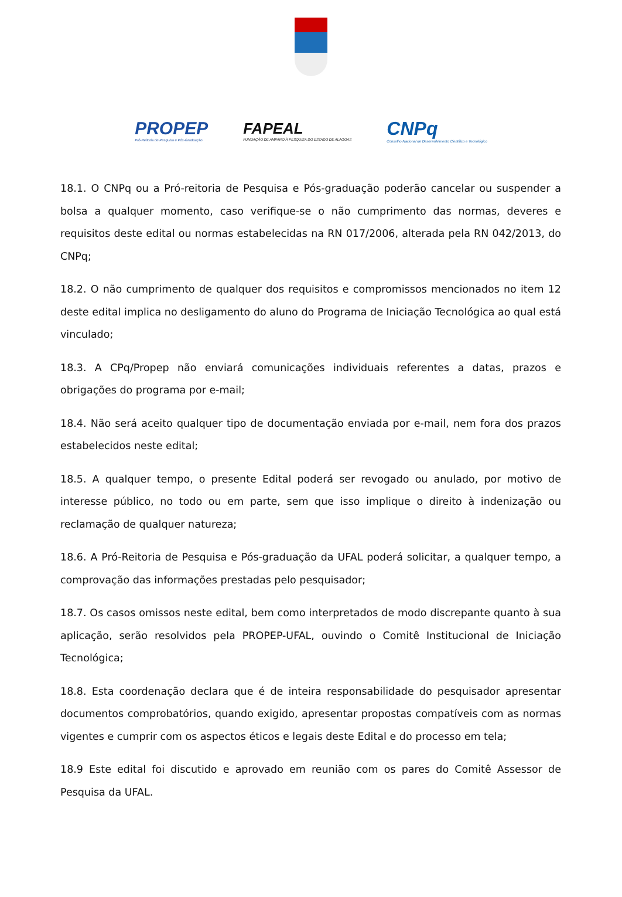PROPEP
Pró-Reitoria de Pesquisa e Pós-Graduação
FAPEAL
FUNDAÇÃO DE AMPARO À PESQUISA DO ESTADO DE ALAGOAS
CNPq
Conselho Nacional de Desenvolvimento Científico e Tecnológico
18.1. O CNPq ou a Pró-reitoria de Pesquisa e Pós-graduação poderão cancelar ou suspender a bolsa a qualquer momento, caso verifique-se o não cumprimento das normas, deveres e requisitos deste edital ou normas estabelecidas na RN 017/2006, alterada pela RN 042/2013, do CNPq;
18.2. O não cumprimento de qualquer dos requisitos e compromissos mencionados no item 12 deste edital implica no desligamento do aluno do Programa de Iniciação Tecnológica ao qual está vinculado;
18.3. A CPq/Propep não enviará comunicações individuais referentes a datas, prazos e obrigações do programa por e-mail;
18.4. Não será aceito qualquer tipo de documentação enviada por e-mail, nem fora dos prazos estabelecidos neste edital;
18.5. A qualquer tempo, o presente Edital poderá ser revogado ou anulado, por motivo de interesse público, no todo ou em parte, sem que isso implique o direito à indenização ou reclamação de qualquer natureza;
18.6. A Pró-Reitoria de Pesquisa e Pós-graduação da UFAL poderá solicitar, a qualquer tempo, a comprovação das informações prestadas pelo pesquisador;
18.7. Os casos omissos neste edital, bem como interpretados de modo discrepante quanto à sua aplicação, serão resolvidos pela PROPEP-UFAL, ouvindo o Comitê Institucional de Iniciação Tecnológica;
18.8. Esta coordenação declara que é de inteira responsabilidade do pesquisador apresentar documentos comprobatórios, quando exigido, apresentar propostas compatíveis com as normas vigentes e cumprir com os aspectos éticos e legais deste Edital e do processo em tela;
18.9 Este edital foi discutido e aprovado em reunião com os pares do Comitê Assessor de Pesquisa da UFAL.